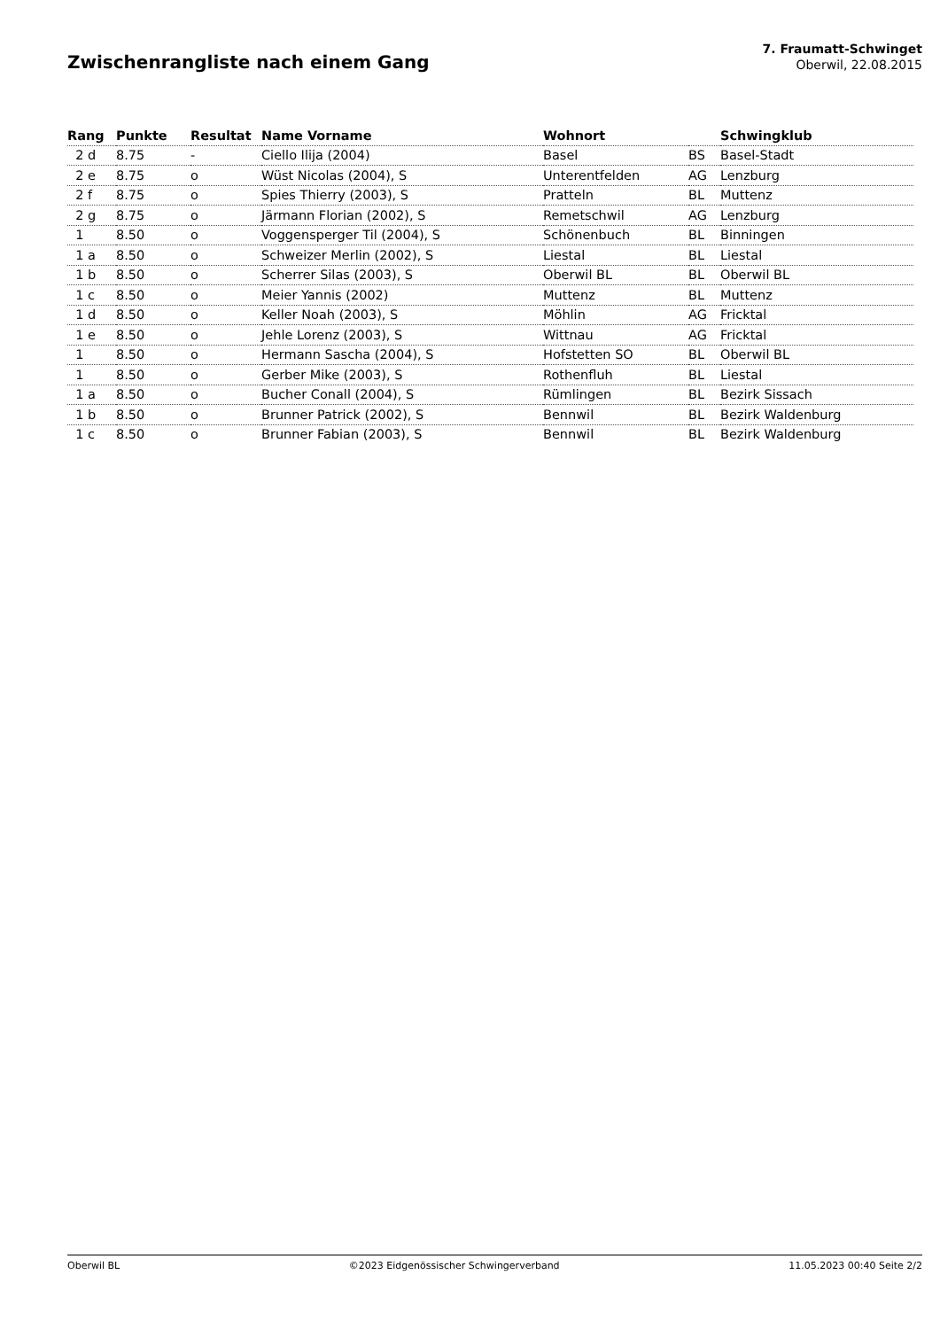Zwischenrangliste nach einem Gang
7. Fraumatt-Schwinget
Oberwil, 22.08.2015
| Rang | Punkte | Resultat | Name Vorname | Wohnort | | Schwingklub |
| --- | --- | --- | --- | --- | --- | --- |
| 2 d | 8.75 | - | Ciello Ilija (2004) | Basel | BS | Basel-Stadt |
| 2 e | 8.75 | o | Wüst Nicolas (2004), S | Unterentfelden | AG | Lenzburg |
| 2 f | 8.75 | o | Spies Thierry (2003), S | Pratteln | BL | Muttenz |
| 2 g | 8.75 | o | Järmann Florian (2002), S | Remetschwil | AG | Lenzburg |
| 1 | 8.50 | o | Voggensperger Til (2004), S | Schönenbuch | BL | Binningen |
| 1 a | 8.50 | o | Schweizer Merlin (2002), S | Liestal | BL | Liestal |
| 1 b | 8.50 | o | Scherrer Silas (2003), S | Oberwil BL | BL | Oberwil BL |
| 1 c | 8.50 | o | Meier Yannis (2002) | Muttenz | BL | Muttenz |
| 1 d | 8.50 | o | Keller Noah (2003), S | Möhlin | AG | Fricktal |
| 1 e | 8.50 | o | Jehle Lorenz (2003), S | Wittnau | AG | Fricktal |
| 1 | 8.50 | o | Hermann Sascha (2004), S | Hofstetten SO | BL | Oberwil BL |
| 1 | 8.50 | o | Gerber Mike (2003), S | Rothenfluh | BL | Liestal |
| 1 a | 8.50 | o | Bucher Conall (2004), S | Rümlingen | BL | Bezirk Sissach |
| 1 b | 8.50 | o | Brunner Patrick (2002), S | Bennwil | BL | Bezirk Waldenburg |
| 1 c | 8.50 | o | Brunner Fabian (2003), S | Bennwil | BL | Bezirk Waldenburg |
Oberwil BL ©2023 Eidgenössischer Schwingerverband 11.05.2023 00:40 Seite 2/2